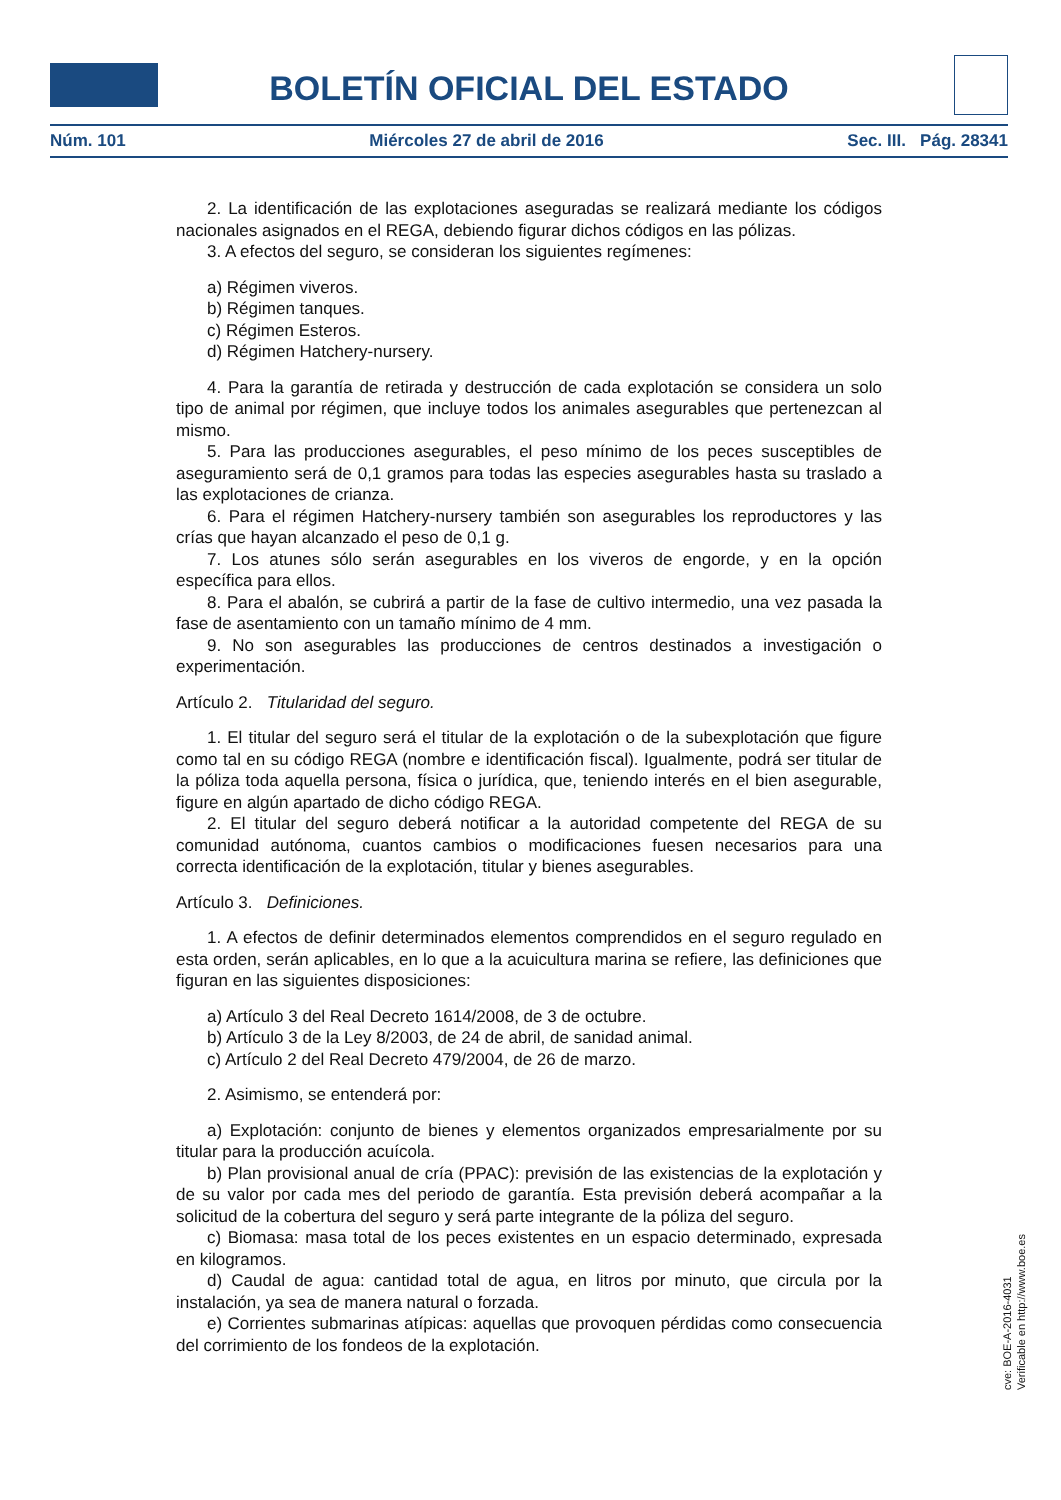BOLETÍN OFICIAL DEL ESTADO
Núm. 101 Miércoles 27 de abril de 2016 Sec. III. Pág. 28341
2. La identificación de las explotaciones aseguradas se realizará mediante los códigos nacionales asignados en el REGA, debiendo figurar dichos códigos en las pólizas.
3. A efectos del seguro, se consideran los siguientes regímenes:
a) Régimen viveros.
b) Régimen tanques.
c) Régimen Esteros.
d) Régimen Hatchery-nursery.
4. Para la garantía de retirada y destrucción de cada explotación se considera un solo tipo de animal por régimen, que incluye todos los animales asegurables que pertenezcan al mismo.
5. Para las producciones asegurables, el peso mínimo de los peces susceptibles de aseguramiento será de 0,1 gramos para todas las especies asegurables hasta su traslado a las explotaciones de crianza.
6. Para el régimen Hatchery-nursery también son asegurables los reproductores y las crías que hayan alcanzado el peso de 0,1 g.
7. Los atunes sólo serán asegurables en los viveros de engorde, y en la opción específica para ellos.
8. Para el abalón, se cubrirá a partir de la fase de cultivo intermedio, una vez pasada la fase de asentamiento con un tamaño mínimo de 4 mm.
9. No son asegurables las producciones de centros destinados a investigación o experimentación.
Artículo 2. Titularidad del seguro.
1. El titular del seguro será el titular de la explotación o de la subexplotación que figure como tal en su código REGA (nombre e identificación fiscal). Igualmente, podrá ser titular de la póliza toda aquella persona, física o jurídica, que, teniendo interés en el bien asegurable, figure en algún apartado de dicho código REGA.
2. El titular del seguro deberá notificar a la autoridad competente del REGA de su comunidad autónoma, cuantos cambios o modificaciones fuesen necesarios para una correcta identificación de la explotación, titular y bienes asegurables.
Artículo 3. Definiciones.
1. A efectos de definir determinados elementos comprendidos en el seguro regulado en esta orden, serán aplicables, en lo que a la acuicultura marina se refiere, las definiciones que figuran en las siguientes disposiciones:
a) Artículo 3 del Real Decreto 1614/2008, de 3 de octubre.
b) Artículo 3 de la Ley 8/2003, de 24 de abril, de sanidad animal.
c) Artículo 2 del Real Decreto 479/2004, de 26 de marzo.
2. Asimismo, se entenderá por:
a) Explotación: conjunto de bienes y elementos organizados empresarialmente por su titular para la producción acuícola.
b) Plan provisional anual de cría (PPAC): previsión de las existencias de la explotación y de su valor por cada mes del periodo de garantía. Esta previsión deberá acompañar a la solicitud de la cobertura del seguro y será parte integrante de la póliza del seguro.
c) Biomasa: masa total de los peces existentes en un espacio determinado, expresada en kilogramos.
d) Caudal de agua: cantidad total de agua, en litros por minuto, que circula por la instalación, ya sea de manera natural o forzada.
e) Corrientes submarinas atípicas: aquellas que provoquen pérdidas como consecuencia del corrimiento de los fondeos de la explotación.
cve: BOE-A-2016-4031
Verificable en http://www.boe.es